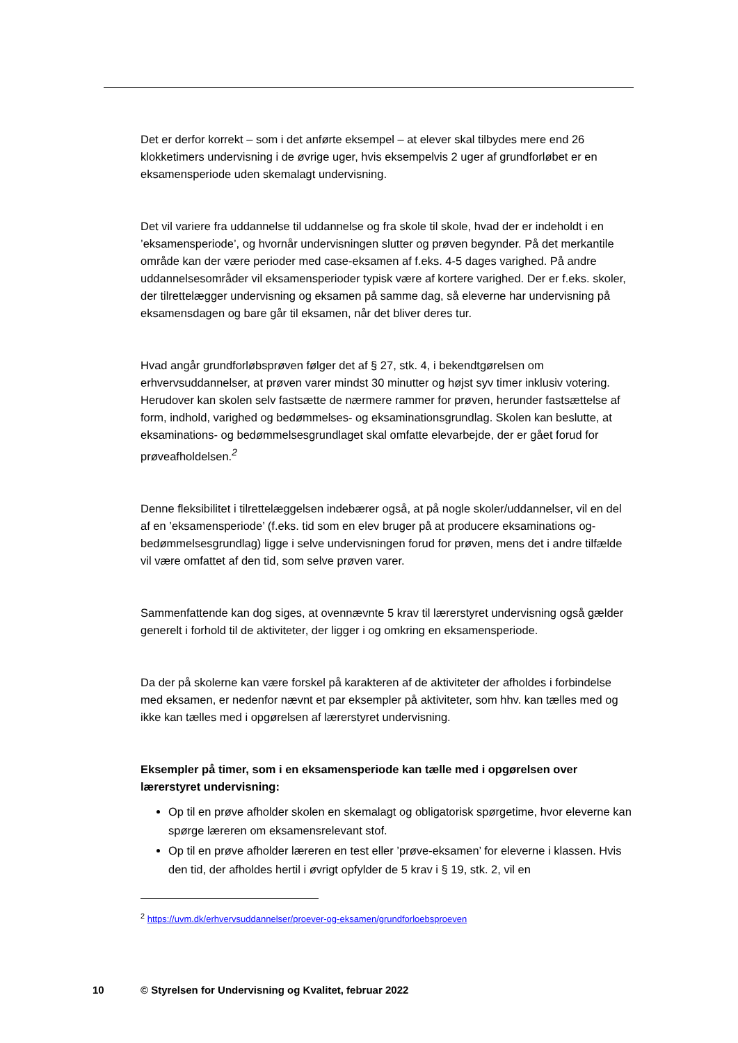Det er derfor korrekt – som i det anførte eksempel – at elever skal tilbydes mere end 26 klokketimers undervisning i de øvrige uger, hvis eksempelvis 2 uger af grundforløbet er en eksamensperiode uden skemalagt undervisning.
Det vil variere fra uddannelse til uddannelse og fra skole til skole, hvad der er indeholdt i en ’eksamensperiode’, og hvornår undervisningen slutter og prøven begynder. På det merkantile område kan der være perioder med case-eksamen af f.eks. 4-5 dages varighed. På andre uddannelsesområder vil eksamensperioder typisk være af kortere varighed. Der er f.eks. skoler, der tilrettelægger undervisning og eksamen på samme dag, så eleverne har undervisning på eksamensdagen og bare går til eksamen, når det bliver deres tur.
Hvad angår grundforløbsprøven følger det af § 27, stk. 4, i bekendtgørelsen om erhvervsuddannelser, at prøven varer mindst 30 minutter og højst syv timer inklusiv votering. Herudover kan skolen selv fastsætte de nærmere rammer for prøven, herunder fastsættelse af form, indhold, varighed og bedømmelses- og eksaminationsgrundlag. Skolen kan beslutte, at eksaminations- og bedømmelsesgrundlaget skal omfatte elevarbejde, der er gået forud for prøveafholdelsen.<sup>2</sup>
Denne fleksibilitet i tilrettelæggelsen indebærer også, at på nogle skoler/uddannelser, vil en del af en ’eksamensperiode’ (f.eks. tid som en elev bruger på at producere eksaminations og-bedømmelsesgrundlag) ligge i selve undervisningen forud for prøven, mens det i andre tilfælde vil være omfattet af den tid, som selve prøven varer.
Sammenfattende kan dog siges, at ovennævnte 5 krav til lærerstyret undervisning også gælder generelt i forhold til de aktiviteter, der ligger i og omkring en eksamensperiode.
Da der på skolerne kan være forskel på karakteren af de aktiviteter der afholdes i forbindelse med eksamen, er nedenfor nævnt et par eksempler på aktiviteter, som hhv. kan tælles med og ikke kan tælles med i opgørelsen af lærerstyret undervisning.
Eksempler på timer, som i en eksamensperiode kan tælle med i opgørelsen over lærerstyret undervisning:
Op til en prøve afholder skolen en skemalagt og obligatorisk spørgetime, hvor eleverne kan spørge læreren om eksamensrelevant stof.
Op til en prøve afholder læreren en test eller ’prøve-eksamen’ for eleverne i klassen. Hvis den tid, der afholdes hertil i øvrigt opfylder de 5 krav i § 19, stk. 2, vil en
<sup>2</sup> https://uvm.dk/erhvervsuddannelser/proever-og-eksamen/grundforloebsproeven
10 © Styrelsen for Undervisning og Kvalitet, februar 2022